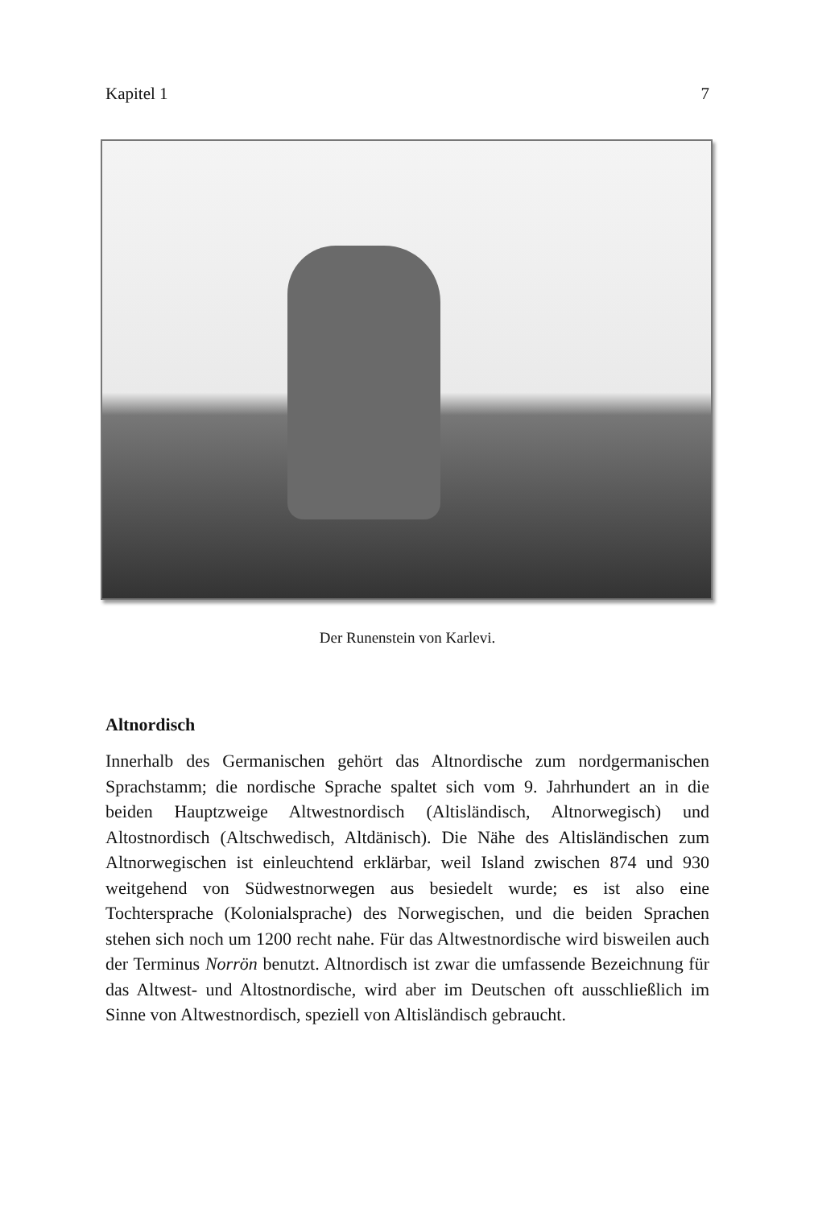Kapitel 1 7
Der Runenstein von Karlevi.
Altnordisch
Innerhalb des Germanischen gehört das Altnordische zum nordgermanischen Sprachstamm; die nordische Sprache spaltet sich vom 9. Jahrhundert an in die beiden Hauptzweige Altwestnordisch (Altisländisch, Altnorwegisch) und Altostnordisch (Altschwedisch, Altdänisch). Die Nähe des Altisländischen zum Altnorwegischen ist einleuchtend erklärbar, weil Island zwischen 874 und 930 weitgehend von Südwestnorwegen aus besiedelt wurde; es ist also eine Tochtersprache (Kolonialsprache) des Norwegischen, und die beiden Sprachen stehen sich noch um 1200 recht nahe. Für das Altwestnordische wird bisweilen auch der Terminus Norrön benutzt. Altnordisch ist zwar die umfassende Bezeichnung für das Altwest- und Altostnordische, wird aber im Deutschen oft ausschließlich im Sinne von Altwestnordisch, speziell von Altisländisch gebraucht.